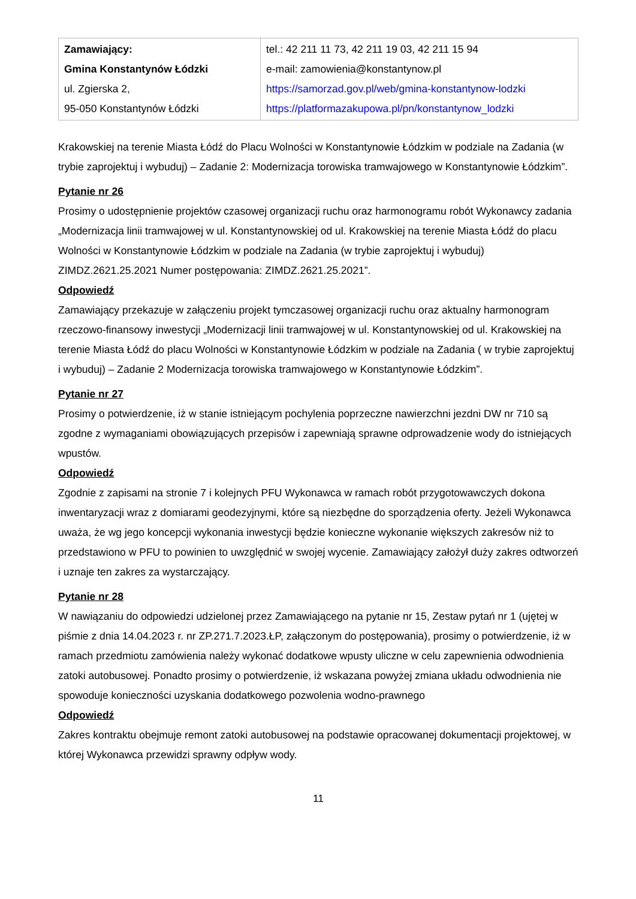| Zamawiający: Gmina Konstantynów Łódzki ul. Zgierska 2, 95-050 Konstantynów Łódzki | tel.: 42 211 11 73, 42 211 19 03, 42 211 15 94 e-mail: zamowienia@konstantynow.pl https://samorzad.gov.pl/web/gmina-konstantynow-lodzki https://platformazakupowa.pl/pn/konstantynow_lodzki |
Krakowskiej na terenie Miasta Łódź do Placu Wolności w Konstantynowie Łódzkim w podziale na Zadania (w trybie zaprojektuj i wybuduj) – Zadanie 2: Modernizacja torowiska tramwajowego w Konstantynowie Łódzkim”.
Pytanie nr 26
Prosimy o udostępnienie projektów czasowej organizacji ruchu oraz harmonogramu robót Wykonawcy zadania „Modernizacja linii tramwajowej w ul. Konstantynowskiej od ul. Krakowskiej na terenie Miasta Łódź do placu Wolności w Konstantynowie Łódzkim w podziale na Zadania (w trybie zaprojektuj i wybuduj) ZIMDZ.2621.25.2021 Numer postępowania: ZIMDZ.2621.25.2021”.
Odpowiedź
Zamawiający przekazuje w załączeniu projekt tymczasowej organizacji ruchu oraz aktualny harmonogram rzeczowo-finansowy inwestycji „Modernizacji linii tramwajowej w ul. Konstantynowskiej od ul. Krakowskiej na terenie Miasta Łódź do placu Wolności w Konstantynowie Łódzkim w podziale na Zadania ( w trybie zaprojektuj i wybuduj) – Zadanie 2 Modernizacja torowiska tramwajowego w Konstantynowie Łódzkim”.
Pytanie nr 27
Prosimy o potwierdzenie, iż w stanie istniejącym pochylenia poprzeczne nawierzchni jezdni DW nr 710 są zgodne z wymaganiami obowiązujących przepisów i zapewniają sprawne odprowadzenie wody do istniejących wpustów.
Odpowiedź
Zgodnie z zapisami na stronie 7 i kolejnych PFU Wykonawca w ramach robót przygotowawczych dokona inwentaryzacji wraz z domiarami geodezyjnymi, które są niezbędne do sporządzenia oferty. Jeżeli Wykonawca uważa, że wg jego koncepcji wykonania inwestycji będzie konieczne wykonanie większych zakresów niż to przedstawiono w PFU to powinien to uwzględnić w swojej wycenie. Zamawiający założył duży zakres odtworzeń i uznaje ten zakres za wystarczający.
Pytanie nr 28
W nawiązaniu do odpowiedzi udzielonej przez Zamawiającego na pytanie nr 15, Zestaw pytań nr 1 (ujętej w piśmie z dnia 14.04.2023 r. nr ZP.271.7.2023.ŁP, załączonym do postępowania), prosimy o potwierdzenie, iż w ramach przedmiotu zamówienia należy wykonać dodatkowe wpusty uliczne w celu zapewnienia odwodnienia zatoki autobusowej. Ponadto prosimy o potwierdzenie, iż wskazana powyżej zmiana układu odwodnienia nie spowoduje konieczności uzyskania dodatkowego pozwolenia wodno-prawnego
Odpowiedź
Zakres kontraktu obejmuje remont zatoki autobusowej na podstawie opracowanej dokumentacji projektowej, w której Wykonawca przewidzi sprawny odpływ wody.
11